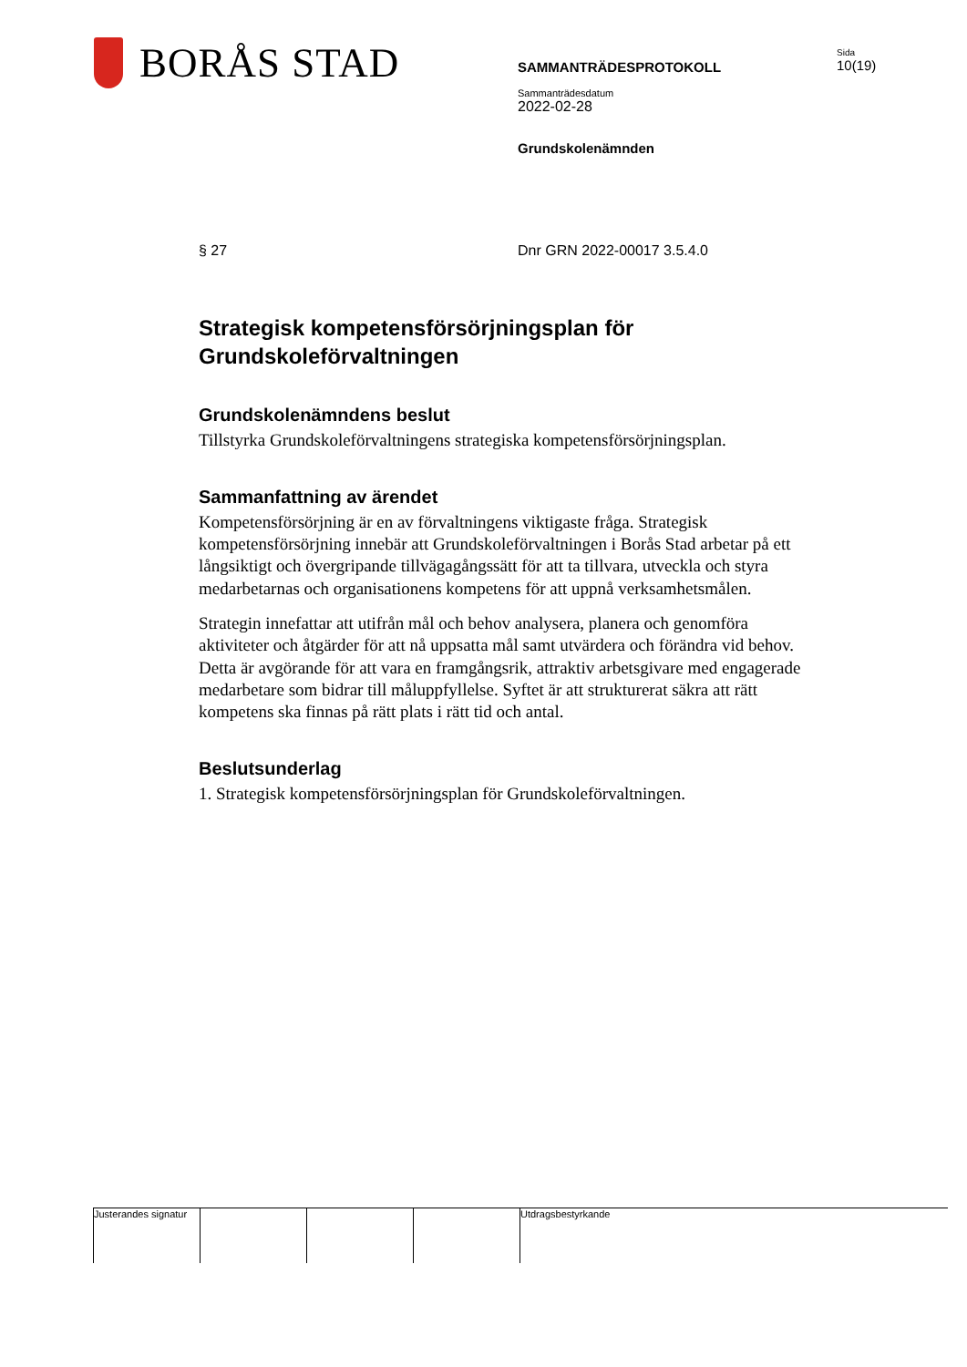BORÅS STAD
SAMMANTRÄDESPROTOKOLL
Sammanträdesdatum
2022-02-28
Grundskolenämnden
Sida
10(19)
§ 27 Dnr GRN 2022-00017 3.5.4.0
Strategisk kompetensförsörjningsplan för Grundskoleförvaltningen
Grundskolenämndens beslut
Tillstyrka Grundskoleförvaltningens strategiska kompetensförsörjningsplan.
Sammanfattning av ärendet
Kompetensförsörjning är en av förvaltningens viktigaste fråga. Strategisk kompetensförsörjning innebär att Grundskoleförvaltningen i Borås Stad arbetar på ett långsiktigt och övergripande tillvägagångssätt för att ta tillvara, utveckla och styra medarbetarnas och organisationens kompetens för att uppnå verksamhetsmålen.
Strategin innefattar att utifrån mål och behov analysera, planera och genomföra aktiviteter och åtgärder för att nå uppsatta mål samt utvärdera och förändra vid behov. Detta är avgörande för att vara en framgångsrik, attraktiv arbetsgivare med engagerade medarbetare som bidrar till måluppfyllelse. Syftet är att strukturerat säkra att rätt kompetens ska finnas på rätt plats i rätt tid och antal.
Beslutsunderlag
1. Strategisk kompetensförsörjningsplan för Grundskoleförvaltningen.
Justerandes signatur
Utdragsbestyrkande